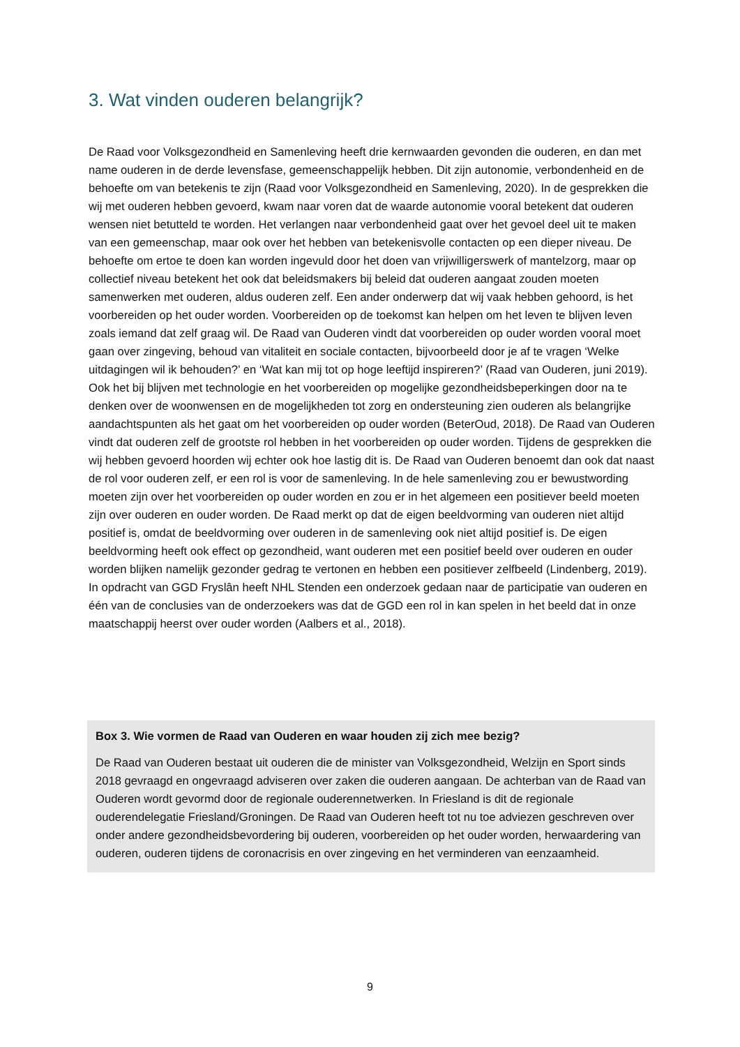3. Wat vinden ouderen belangrijk?
De Raad voor Volksgezondheid en Samenleving heeft drie kernwaarden gevonden die ouderen, en dan met name ouderen in de derde levensfase, gemeenschappelijk hebben. Dit zijn autonomie, verbondenheid en de behoefte om van betekenis te zijn (Raad voor Volksgezondheid en Samenleving, 2020). In de gesprekken die wij met ouderen hebben gevoerd, kwam naar voren dat de waarde autonomie vooral betekent dat ouderen wensen niet betutteld te worden. Het verlangen naar verbondenheid gaat over het gevoel deel uit te maken van een gemeenschap, maar ook over het hebben van betekenisvolle contacten op een dieper niveau. De behoefte om ertoe te doen kan worden ingevuld door het doen van vrijwilligerswerk of mantelzorg, maar op collectief niveau betekent het ook dat beleidsmakers bij beleid dat ouderen aangaat zouden moeten samenwerken met ouderen, aldus ouderen zelf. Een ander onderwerp dat wij vaak hebben gehoord, is het voorbereiden op het ouder worden. Voorbereiden op de toekomst kan helpen om het leven te blijven leven zoals iemand dat zelf graag wil. De Raad van Ouderen vindt dat voorbereiden op ouder worden vooral moet gaan over zingeving, behoud van vitaliteit en sociale contacten, bijvoorbeeld door je af te vragen ‘Welke uitdagingen wil ik behouden?’ en ‘Wat kan mij tot op hoge leeftijd inspireren?’ (Raad van Ouderen, juni 2019). Ook het bij blijven met technologie en het voorbereiden op mogelijke gezondheidsbeperkingen door na te denken over de woonwensen en de mogelijkheden tot zorg en ondersteuning zien ouderen als belangrijke aandachtspunten als het gaat om het voorbereiden op ouder worden (BeterOud, 2018). De Raad van Ouderen vindt dat ouderen zelf de grootste rol hebben in het voorbereiden op ouder worden. Tijdens de gesprekken die wij hebben gevoerd hoorden wij echter ook hoe lastig dit is. De Raad van Ouderen benoemt dan ook dat naast de rol voor ouderen zelf, er een rol is voor de samenleving. In de hele samenleving zou er bewustwording moeten zijn over het voorbereiden op ouder worden en zou er in het algemeen een positiever beeld moeten zijn over ouderen en ouder worden. De Raad merkt op dat de eigen beeldvorming van ouderen niet altijd positief is, omdat de beeldvorming over ouderen in de samenleving ook niet altijd positief is. De eigen beeldvorming heeft ook effect op gezondheid, want ouderen met een positief beeld over ouderen en ouder worden blijken namelijk gezonder gedrag te vertonen en hebben een positiever zelfbeeld (Lindenberg, 2019). In opdracht van GGD Fryslân heeft NHL Stenden een onderzoek gedaan naar de participatie van ouderen en één van de conclusies van de onderzoekers was dat de GGD een rol in kan spelen in het beeld dat in onze maatschappij heerst over ouder worden (Aalbers et al., 2018).
Box 3. Wie vormen de Raad van Ouderen en waar houden zij zich mee bezig?
De Raad van Ouderen bestaat uit ouderen die de minister van Volksgezondheid, Welzijn en Sport sinds 2018 gevraagd en ongevraagd adviseren over zaken die ouderen aangaan. De achterban van de Raad van Ouderen wordt gevormd door de regionale ouderennetwerken. In Friesland is dit de regionale ouderendelegatie Friesland/Groningen. De Raad van Ouderen heeft tot nu toe adviezen geschreven over onder andere gezondheidsbevordering bij ouderen, voorbereiden op het ouder worden, herwaardering van ouderen, ouderen tijdens de coronacrisis en over zingeving en het verminderen van eenzaamheid.
9